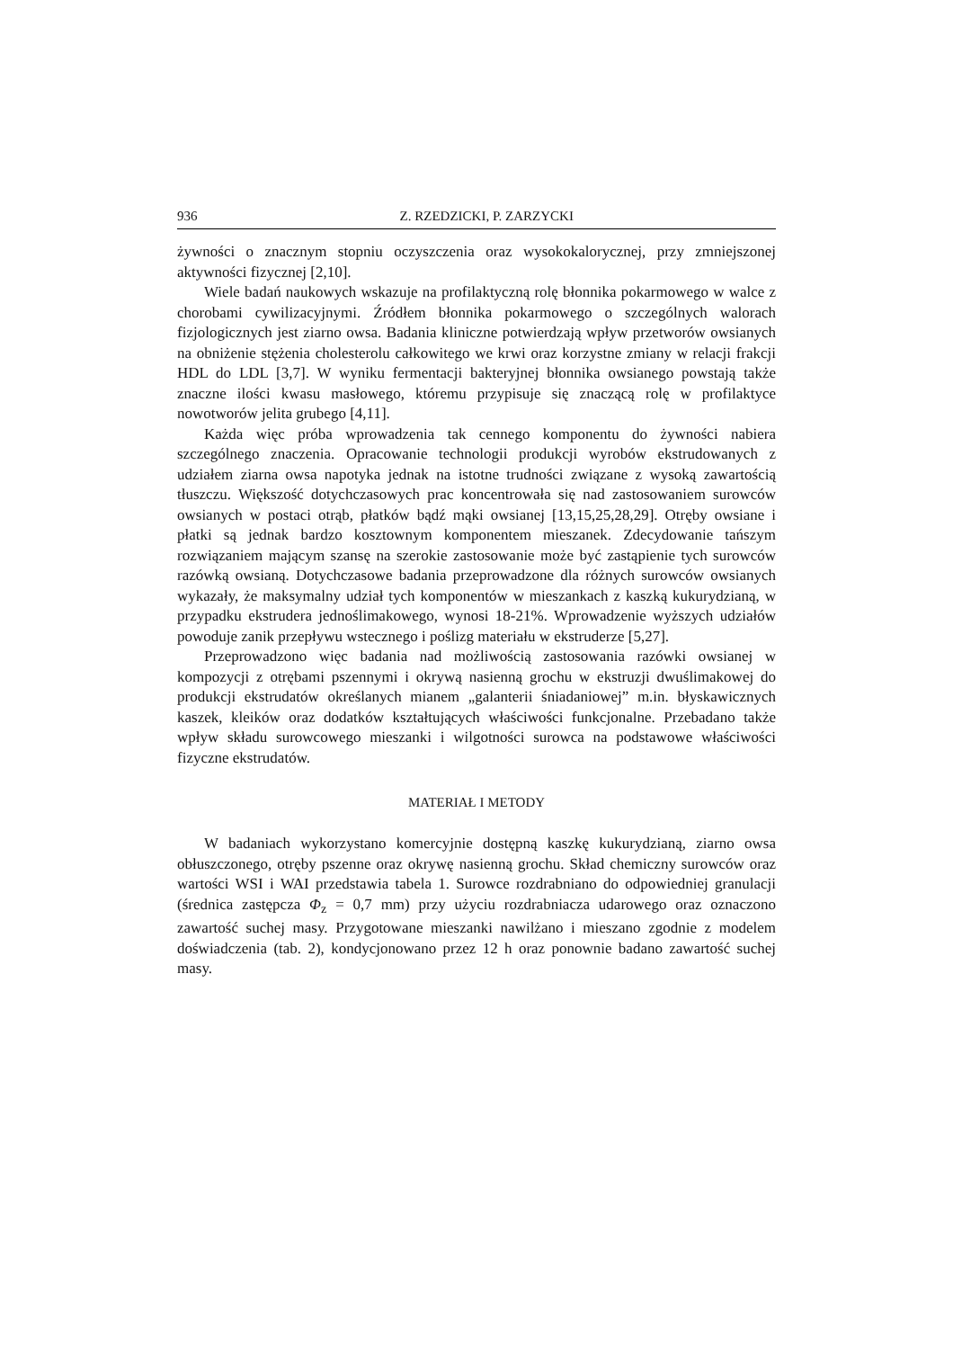936 Z. RZEDZICKI, P. ZARZYCKI
żywności o znacznym stopniu oczyszczenia oraz wysokokalorycznej, przy zmniejszonej aktywności fizycznej [2,10].
Wiele badań naukowych wskazuje na profilaktyczną rolę błonnika pokarmowego w walce z chorobami cywilizacyjnymi. Źródłem błonnika pokarmowego o szczególnych walorach fizjologicznych jest ziarno owsa. Badania kliniczne potwierdzają wpływ przetworów owsianych na obniżenie stężenia cholesterolu całkowitego we krwi oraz korzystne zmiany w relacji frakcji HDL do LDL [3,7]. W wyniku fermentacji bakteryjnej błonnika owsianego powstają także znaczne ilości kwasu masłowego, któremu przypisuje się znaczącą rolę w profilaktyce nowotworów jelita grubego [4,11].
Każda więc próba wprowadzenia tak cennego komponentu do żywności nabiera szczególnego znaczenia. Opracowanie technologii produkcji wyrobów ekstrudowanych z udziałem ziarna owsa napotyka jednak na istotne trudności związane z wysoką zawartością tłuszczu. Większość dotychczasowych prac koncentrowała się nad zastosowaniem surowców owsianych w postaci otrąb, płatków bądź mąki owsianej [13,15,25,28,29]. Otręby owsiane i płatki są jednak bardzo kosztownym komponentem mieszanek. Zdecydowanie tańszym rozwiązaniem mającym szansę na szerokie zastosowanie może być zastąpienie tych surowców razówką owsianą. Dotychczasowe badania przeprowadzone dla różnych surowców owsianych wykazały, że maksymalny udział tych komponentów w mieszankach z kaszką kukurydzianą, w przypadku ekstrudera jednoślimakowego, wynosi 18-21%. Wprowadzenie wyższych udziałów powoduje zanik przepływu wstecznego i poślizg materiału w ekstruderze [5,27].
Przeprowadzono więc badania nad możliwością zastosowania razówki owsianej w kompozycji z otrębami pszennymi i okrywą nasienną grochu w ekstruzji dwuślimakowej do produkcji ekstrudatów określanych mianem „galanterii śniadaniowej” m.in. błyskawicznych kaszek, kleików oraz dodatków kształtujących właściwości funkcjonalne. Przebadano także wpływ składu surowcowego mieszanki i wilgotności surowca na podstawowe właściwości fizyczne ekstrudatów.
MATERIAŁ I METODY
W badaniach wykorzystano komercyjnie dostępną kaszkę kukurydzianą, ziarno owsa obłuszczonego, otręby pszenne oraz okrywę nasienną grochu. Skład chemiczny surowców oraz wartości WSI i WAI przedstawia tabela 1. Surowce rozdrabniano do odpowiedniej granulacji (średnica zastępcza Φ<sub>z</sub> = 0,7 mm) przy użyciu rozdrabniacza udarowego oraz oznaczono zawartość suchej masy. Przygotowane mieszanki nawilżano i mieszano zgodnie z modelem doświadczenia (tab. 2), kondycjonowano przez 12 h oraz ponownie badano zawartość suchej masy.